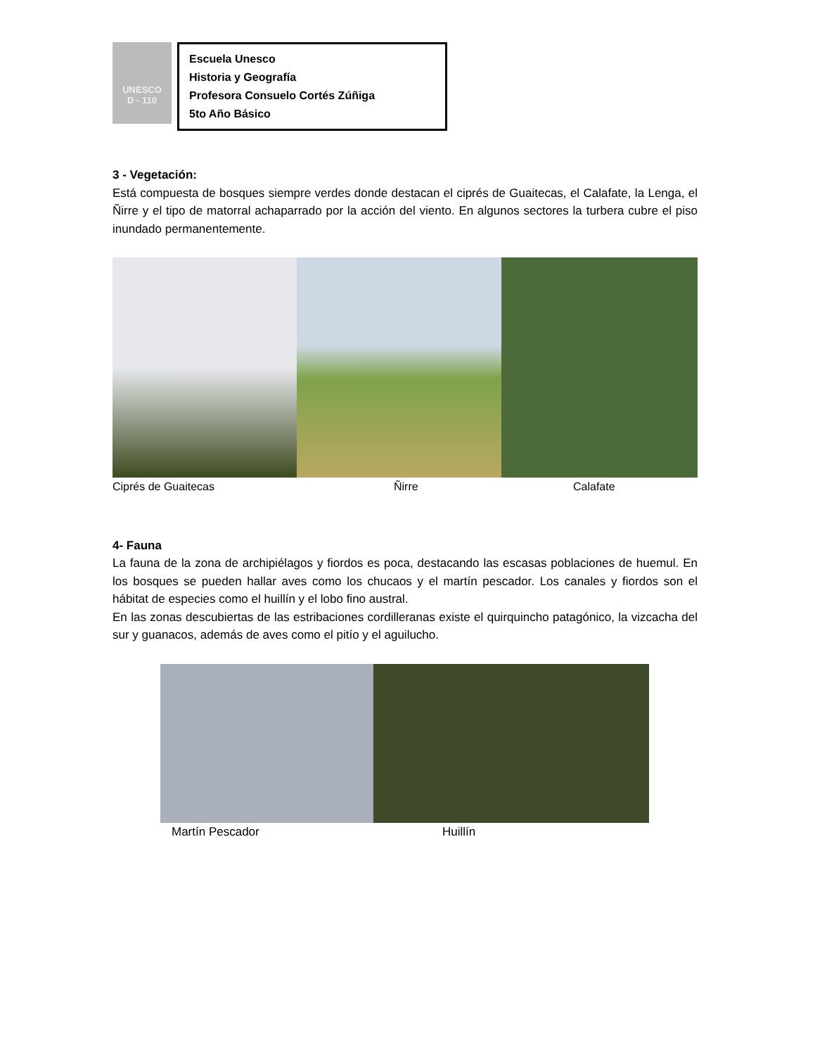UNESCO
D - 110
Escuela Unesco
Historia y Geografía
Profesora Consuelo Cortés Zúñiga
5to Año Básico
3 - Vegetación:
Está compuesta de bosques siempre verdes donde destacan el ciprés de Guaitecas, el Calafate, la Lenga, el Ñirre y el tipo de matorral achaparrado por la acción del viento. En algunos sectores la turbera cubre el piso inundado permanentemente.
Ciprés de Guaitecas Ñirre Calafate
4- Fauna
La fauna de la zona de archipiélagos y fiordos es poca, destacando las escasas poblaciones de huemul. En los bosques se pueden hallar aves como los chucaos y el martín pescador. Los canales y fiordos son el hábitat de especies como el huillín y el lobo fino austral.
En las zonas descubiertas de las estribaciones cordilleranas existe el quirquincho patagónico, la vizcacha del sur y guanacos, además de aves como el pitío y el aguilucho.
Martín Pescador Huillín